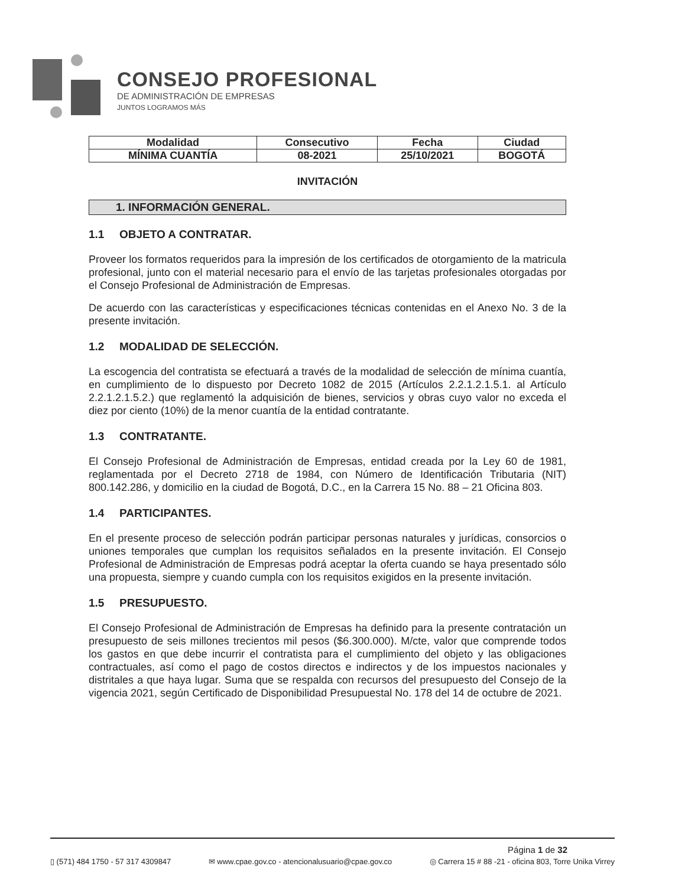CONSEJO PROFESIONAL
DE ADMINISTRACIÓN DE EMPRESAS
JUNTOS LOGRAMOS MÁS
| Modalidad | Consecutivo | Fecha | Ciudad |
| --- | --- | --- | --- |
| MÍNIMA CUANTÍA | 08-2021 | 25/10/2021 | BOGOTÁ |
INVITACIÓN
1. INFORMACIÓN GENERAL.
1.1 OBJETO A CONTRATAR.
Proveer los formatos requeridos para la impresión de los certificados de otorgamiento de la matricula profesional, junto con el material necesario para el envío de las tarjetas profesionales otorgadas por el Consejo Profesional de Administración de Empresas.
De acuerdo con las características y especificaciones técnicas contenidas en el Anexo No. 3 de la presente invitación.
1.2 MODALIDAD DE SELECCIÓN.
La escogencia del contratista se efectuará a través de la modalidad de selección de mínima cuantía, en cumplimiento de lo dispuesto por Decreto 1082 de 2015 (Artículos 2.2.1.2.1.5.1. al Artículo 2.2.1.2.1.5.2.) que reglamentó la adquisición de bienes, servicios y obras cuyo valor no exceda el diez por ciento (10%) de la menor cuantía de la entidad contratante.
1.3 CONTRATANTE.
El Consejo Profesional de Administración de Empresas, entidad creada por la Ley 60 de 1981, reglamentada por el Decreto 2718 de 1984, con Número de Identificación Tributaria (NIT) 800.142.286, y domicilio en la ciudad de Bogotá, D.C., en la Carrera 15 No. 88 – 21 Oficina 803.
1.4 PARTICIPANTES.
En el presente proceso de selección podrán participar personas naturales y jurídicas, consorcios o uniones temporales que cumplan los requisitos señalados en la presente invitación. El Consejo Profesional de Administración de Empresas podrá aceptar la oferta cuando se haya presentado sólo una propuesta, siempre y cuando cumpla con los requisitos exigidos en la presente invitación.
1.5 PRESUPUESTO.
El Consejo Profesional de Administración de Empresas ha definido para la presente contratación un presupuesto de seis millones trecientos mil pesos ($6.300.000). M/cte, valor que comprende todos los gastos en que debe incurrir el contratista para el cumplimiento del objeto y las obligaciones contractuales, así como el pago de costos directos e indirectos y de los impuestos nacionales y distritales a que haya lugar. Suma que se respalda con recursos del presupuesto del Consejo de la vigencia 2021, según Certificado de Disponibilidad Presupuestal No. 178 del 14 de octubre de 2021.
Página 1 de 32
▯ (571) 484 1750 - 57 317 4309847 ✉ www.cpae.gov.co - atencionalusuario@cpae.gov.co ◎ Carrera 15 # 88 -21 - oficina 803, Torre Unika Virrey